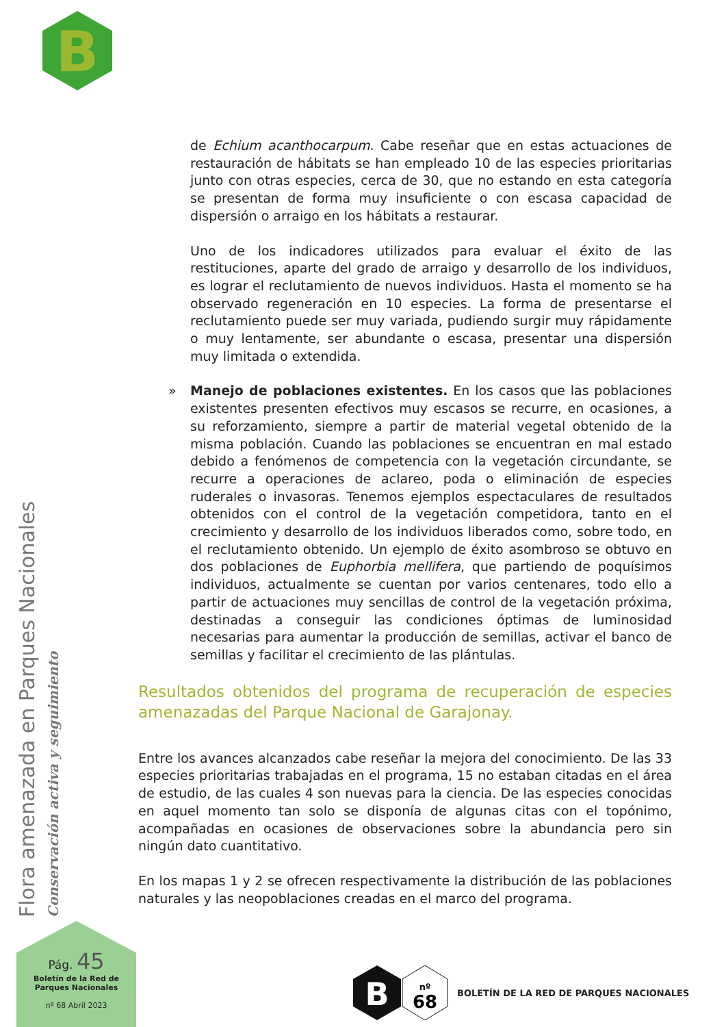B
de Echium acanthocarpum. Cabe reseñar que en estas actuaciones de restauración de hábitats se han empleado 10 de las especies prioritarias junto con otras especies, cerca de 30, que no estando en esta categoría se presentan de forma muy insuficiente o con escasa capacidad de dispersión o arraigo en los hábitats a restaurar.
Uno de los indicadores utilizados para evaluar el éxito de las restituciones, aparte del grado de arraigo y desarrollo de los individuos, es lograr el reclutamiento de nuevos individuos. Hasta el momento se ha observado regeneración en 10 especies. La forma de presentarse el reclutamiento puede ser muy variada, pudiendo surgir muy rápidamente o muy lentamente, ser abundante o escasa, presentar una dispersión muy limitada o extendida.
» Manejo de poblaciones existentes. En los casos que las poblaciones existentes presenten efectivos muy escasos se recurre, en ocasiones, a su reforzamiento, siempre a partir de material vegetal obtenido de la misma población. Cuando las poblaciones se encuentran en mal estado debido a fenómenos de competencia con la vegetación circundante, se recurre a operaciones de aclareo, poda o eliminación de especies ruderales o invasoras. Tenemos ejemplos espectaculares de resultados obtenidos con el control de la vegetación competidora, tanto en el crecimiento y desarrollo de los individuos liberados como, sobre todo, en el reclutamiento obtenido. Un ejemplo de éxito asombroso se obtuvo en dos poblaciones de Euphorbia mellifera, que partiendo de poquísimos individuos, actualmente se cuentan por varios centenares, todo ello a partir de actuaciones muy sencillas de control de la vegetación próxima, destinadas a conseguir las condiciones óptimas de luminosidad necesarias para aumentar la producción de semillas, activar el banco de semillas y facilitar el crecimiento de las plántulas.
Resultados obtenidos del programa de recuperación de especies amenazadas del Parque Nacional de Garajonay.
Entre los avances alcanzados cabe reseñar la mejora del conocimiento. De las 33 especies prioritarias trabajadas en el programa, 15 no estaban citadas en el área de estudio, de las cuales 4 son nuevas para la ciencia. De las especies conocidas en aquel momento tan solo se disponía de algunas citas con el topónimo, acompañadas en ocasiones de observaciones sobre la abundancia pero sin ningún dato cuantitativo.
En los mapas 1 y 2 se ofrecen respectivamente la distribución de las poblaciones naturales y las neopoblaciones creadas en el marco del programa.
Flora amenazada en Parques Nacionales
Conservación activa y seguimiento
Pág. 45
Boletín de la Red de
Parques Nacionales
nº 68 Abril 2023
B
nº
68
BOLETÍN DE LA RED DE PARQUES NACIONALES